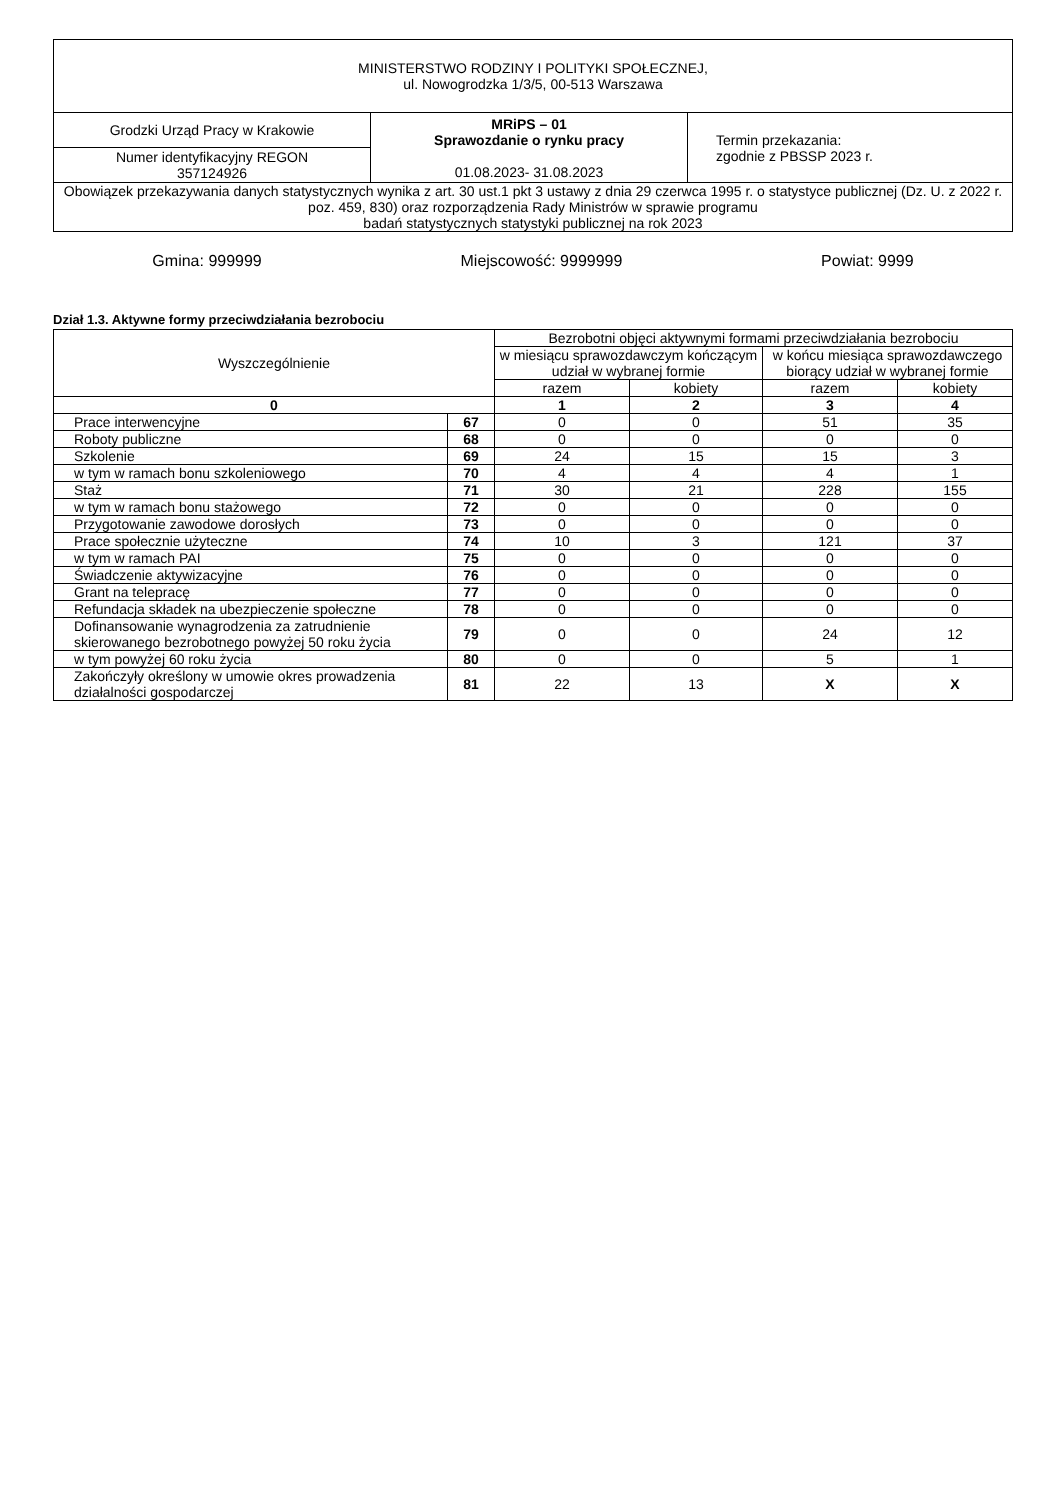| MINISTERSTWO RODZINY I POLITYKI SPOŁECZNEJ, ul. Nowogrodzka 1/3/5, 00-513 Warszawa | | |
| Grodzki Urząd Pracy w Krakowie | MRiPS – 01 Sprawozdanie o rynku pracy 01.08.2023- 31.08.2023 | Termin przekazania: zgodnie z PBSSP 2023 r. |
| Numer identyfikacyjny REGON 357124926 | | |
| Obowiązek przekazywania danych statystycznych wynika z art. 30 ust.1 pkt 3 ustawy z dnia 29 czerwca 1995 r. o statystyce publicznej (Dz. U. z 2022 r. poz. 459, 830) oraz rozporządzenia Rady Ministrów w sprawie programu badań statystycznych statystyki publicznej na rok 2023 | | |
Gmina: 999999 Miejscowość: 9999999 Powiat: 9999
Dział 1.3. Aktywne formy przeciwdziałania bezrobociu
| Wyszczególnienie | | Bezrobotni objęci aktywnymi formami przeciwdziałania bezrobociu | | | |
| --- | --- | --- | --- | --- | --- |
| | | w miesiącu sprawozdawczym kończącym udział w wybranej formie | | w końcu miesiąca sprawozdawczego biorący udział w wybranej formie | |
| | | razem | kobiety | razem | kobiety |
| 0 | | 1 | 2 | 3 | 4 |
| Prace interwencyjne | 67 | 0 | 0 | 51 | 35 |
| Roboty publiczne | 68 | 0 | 0 | 0 | 0 |
| Szkolenie | 69 | 24 | 15 | 15 | 3 |
| w tym w ramach bonu szkoleniowego | 70 | 4 | 4 | 4 | 1 |
| Staż | 71 | 30 | 21 | 228 | 155 |
| w tym w ramach bonu stażowego | 72 | 0 | 0 | 0 | 0 |
| Przygotowanie zawodowe dorosłych | 73 | 0 | 0 | 0 | 0 |
| Prace społecznie użyteczne | 74 | 10 | 3 | 121 | 37 |
| w tym w ramach PAI | 75 | 0 | 0 | 0 | 0 |
| Świadczenie aktywizacyjne | 76 | 0 | 0 | 0 | 0 |
| Grant na telepracę | 77 | 0 | 0 | 0 | 0 |
| Refundacja składek na ubezpieczenie społeczne | 78 | 0 | 0 | 0 | 0 |
| Dofinansowanie wynagrodzenia za zatrudnienie skierowanego bezrobotnego powyżej 50 roku życia | 79 | 0 | 0 | 24 | 12 |
| w tym powyżej 60 roku życia | 80 | 0 | 0 | 5 | 1 |
| Zakończyły określony w umowie okres prowadzenia działalności gospodarczej | 81 | 22 | 13 | X | X |